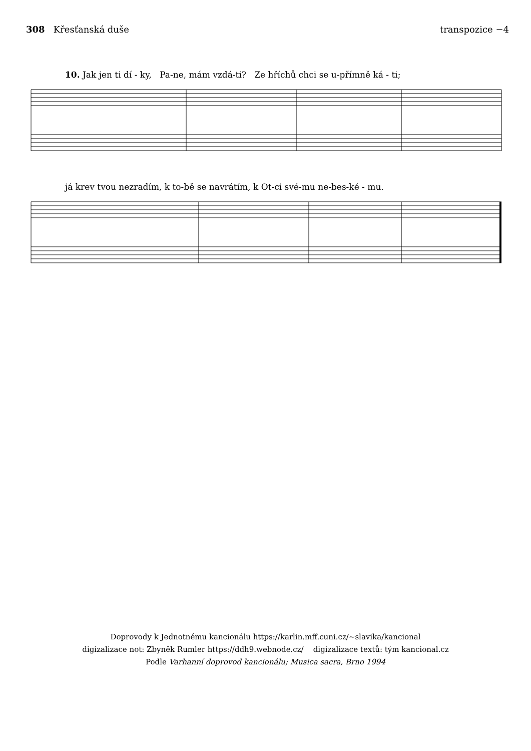308 Křesťanská duše transpozice −4
10. Jak jen ti dí - ky, Pa-ne, mám vzdá-ti? Ze hříchů chci se u-přímně ká - ti;
já krev tvou nezradím, k to-bě se navrátím, k Ot-ci své-mu ne-bes-ké - mu.
Doprovody k Jednotnému kancionálu https://karlin.mff.cuni.cz/~slavika/kancional
digizalizace not: Zbyněk Rumler https://ddh9.webnode.cz/ digizalizace textů: tým kancional.cz
Podle Varhanní doprovod kancionálu; Musica sacra, Brno 1994